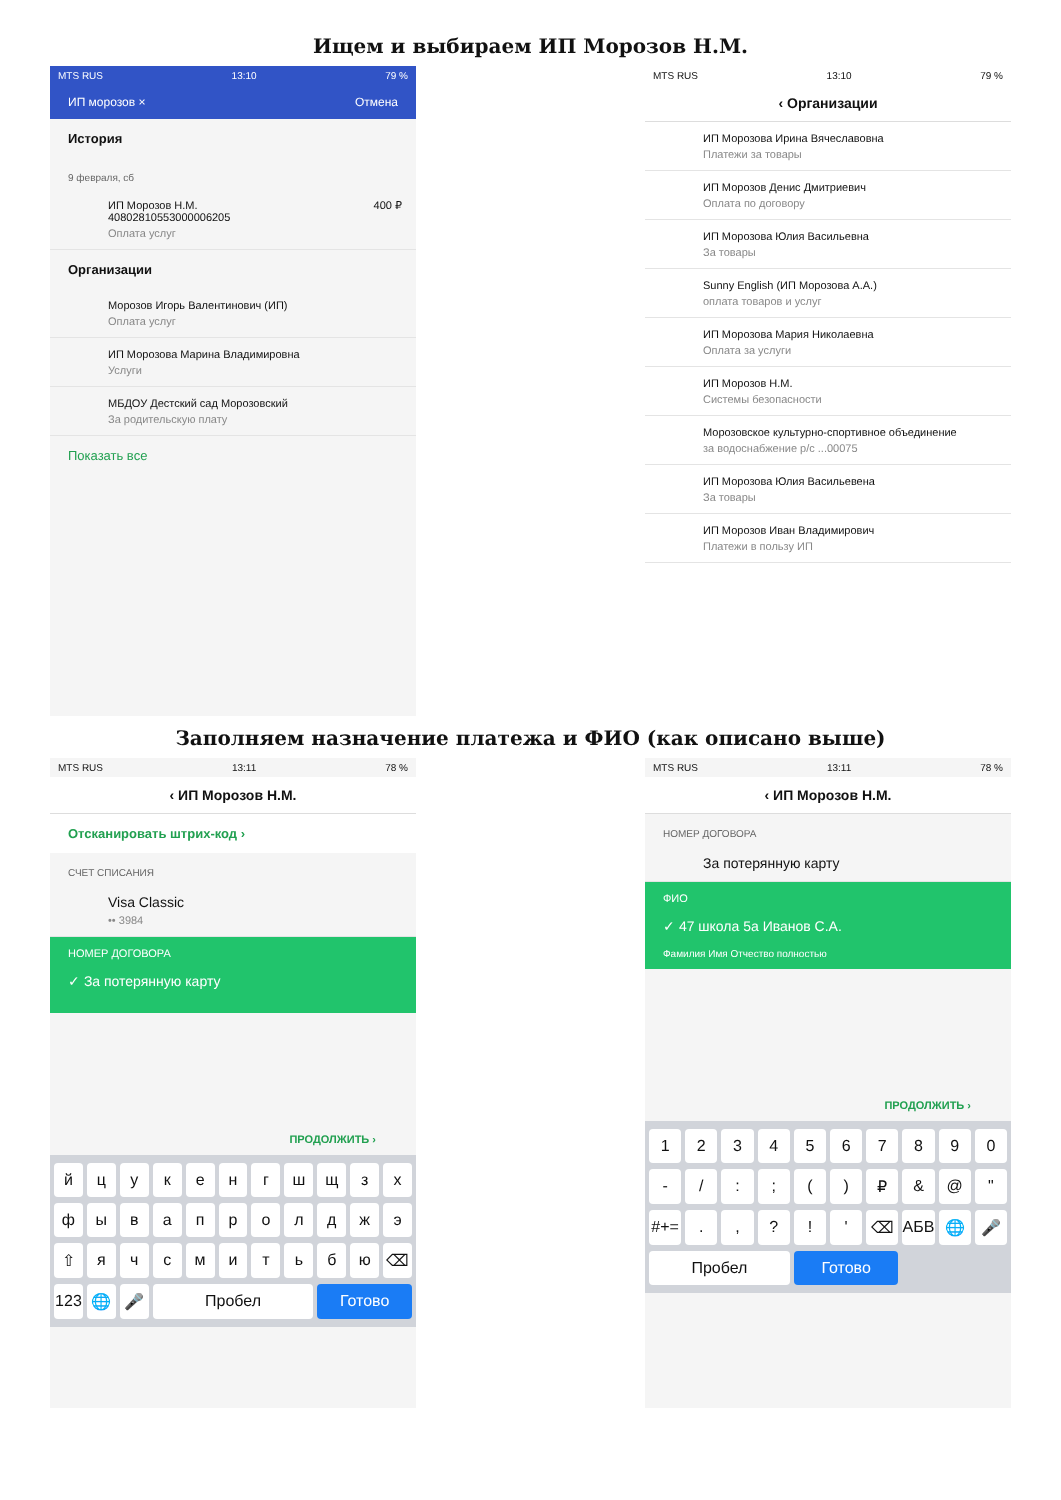Ищем и выбираем ИП Морозов Н.М.
MTS RUS 13:10 79 %
ИП морозов × Отмена
История
9 февраля, сб
ИП Морозов Н.М. 400 ₽
40802810553000006205
Оплата услуг
Организации
Морозов Игорь Валентинович (ИП)
Оплата услуг
ИП Морозова Марина Владимировна
Услуги
МБДОУ Дестский сад Морозовский
За родительскую плату
Показать все
MTS RUS 13:10 79 %
‹ Организации
ИП Морозова Ирина Вячеславовна
Платежи за товары
ИП Морозов Денис Дмитриевич
Оплата по договору
ИП Морозова Юлия Васильевна
За товары
Sunny English (ИП Морозова А.А.)
оплата товаров и услуг
ИП Морозова Мария Николаевна
Оплата за услуги
ИП Морозов Н.М.
Системы безопасности
Морозовское культурно-спортивное объединение
за водоснабжение р/с ...00075
ИП Морозова Юлия Васильевена
За товары
ИП Морозов Иван Владимирович
Платежи в пользу ИП
Заполняем назначение платежа и ФИО (как описано выше)
MTS RUS 13:11 78 %
‹ ИП Морозов Н.М.
Отсканировать штрих-код ›
СЧЕТ СПИСАНИЯ
Visa Classic
•• 3984
НОМЕР ДОГОВОРА
✓ За потерянную карту
ПРОДОЛЖИТЬ ›
йцукенгшщзхфывапролджэ ⇧ ячсмитьбю ⌫ 123 🌐 🎤 Пробел Готово
MTS RUS 13:11 78 %
‹ ИП Морозов Н.М.
НОМЕР ДОГОВОРА
За потерянную карту
ФИО
✓ 47 школа 5а Иванов С.А.
Фамилия Имя Отчество полностью
ПРОДОЛЖИТЬ ›
1234567890 - /:; () ₽ & @ " #+=.,?! ' ⌫ АБВ 🌐 🎤 Пробел Готово